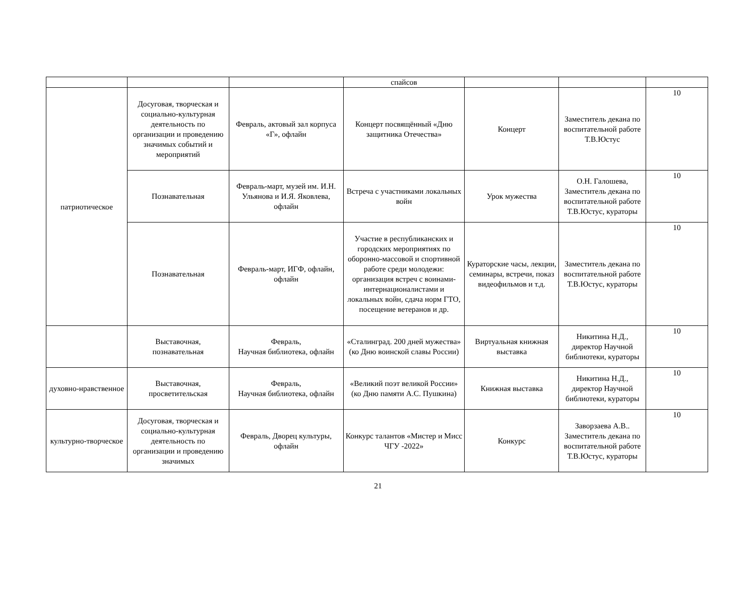| | | | спайсов | | | |
| патриотическое | Досуговая, творческая и социально-культурная деятельность по организации и проведению значимых событий и мероприятий | Февраль, актовый зал корпуса «Г», офлайн | Концерт посвящённый «Дню защитника Отечества» | Концерт | Заместитель декана по воспитательной работе Т.В.Юстус | 10 |
| | Познавательная | Февраль-март, музей им. И.Н. Ульянова и И.Я. Яковлева, офлайн | Встреча с участниками локальных войн | Урок мужества | О.Н. Галошева, Заместитель декана по воспитательной работе Т.В.Юстус, кураторы | 10 |
| | Познавательная | Февраль-март, ИГФ, офлайн, офлайн | Участие в республиканских и городских мероприятиях по оборонно-массовой и спортивной работе среди молодежи: организация встреч с воинами-интернационалистами и локальных войн, сдача норм ГТО, посещение ветеранов и др. | Кураторские часы, лекции, семинары, встречи, показ видеофильмов и т.д. | Заместитель декана по воспитательной работе Т.В.Юстус, кураторы | 10 |
| | Выставочная, познавательная | Февраль, Научная библиотека, офлайн | «Сталинград. 200 дней мужества» (ко Дню воинской славы России) | Виртуальная книжная выставка | Никитина Н.Д., директор Научной библиотеки, кураторы | 10 |
| духовно-нравственное | Выставочная, просветительская | Февраль, Научная библиотека, офлайн | «Великий поэт великой России» (ко Дню памяти А.С. Пушкина) | Книжная выставка | Никитина Н.Д., директор Научной библиотеки, кураторы | 10 |
| культурно-творческое | Досуговая, творческая и социально-культурная деятельность по организации и проведению значимых | Февраль, Дворец культуры, офлайн | Конкурс талантов «Мистер и Мисс ЧГУ -2022» | Конкурс | Заворзаева А.В.. Заместитель декана по воспитательной работе Т.В.Юстус, кураторы | 10 |
21